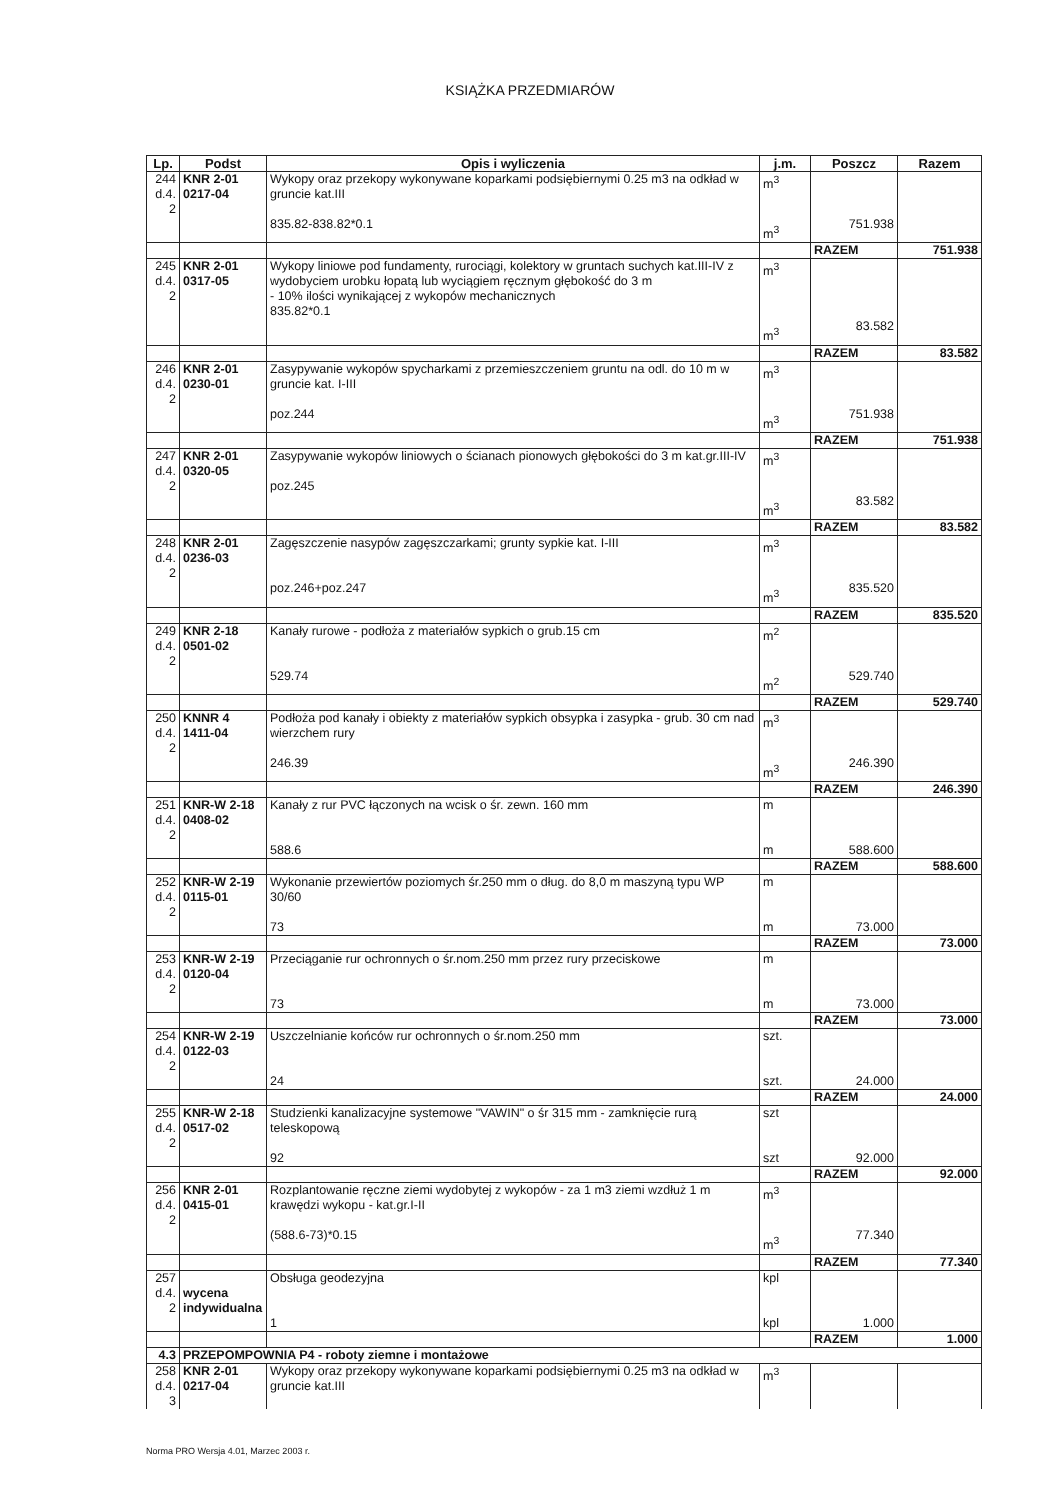KSIĄŻKA PRZEDMIARÓW
| Lp. | Podst | Opis i wyliczenia | j.m. | Poszcz | Razem |
| --- | --- | --- | --- | --- | --- |
| 244 d.4. 2 | KNR 2-01 0217-04 | Wykopy oraz przekopy wykonywane koparkami podsiębiernymi 0.25 m3 na odkład w gruncie kat.III 835.82-838.82*0.1 | m<sup>3</sup> m<sup>3</sup> | 751.938 | |
| | | | | RAZEM | 751.938 |
| 245 d.4. 2 | KNR 2-01 0317-05 | Wykopy liniowe pod fundamenty, rurociągi, kolektory w gruntach suchych kat.III-IV z wydobyciem urobku łopatą lub wyciągiem ręcznym głębokość do 3 m - 10% ilości wynikającej z wykopów mechanicznych 835.82*0.1 | m<sup>3</sup> m<sup>3</sup> | 83.582 | |
| | | | | RAZEM | 83.582 |
| 246 d.4. 2 | KNR 2-01 0230-01 | Zasypywanie wykopów spycharkami z przemieszczeniem gruntu na odl. do 10 m w gruncie kat. I-III poz.244 | m<sup>3</sup> m<sup>3</sup> | 751.938 | |
| | | | | RAZEM | 751.938 |
| 247 d.4. 2 | KNR 2-01 0320-05 | Zasypywanie wykopów liniowych o ścianach pionowych głębokości do 3 m kat.gr.III-IV poz.245 | m<sup>3</sup> m<sup>3</sup> | 83.582 | |
| | | | | RAZEM | 83.582 |
| 248 d.4. 2 | KNR 2-01 0236-03 | Zagęszczenie nasypów zagęszczarkami; grunty sypkie kat. I-III poz.246+poz.247 | m<sup>3</sup> m<sup>3</sup> | 835.520 | |
| | | | | RAZEM | 835.520 |
| 249 d.4. 2 | KNR 2-18 0501-02 | Kanały rurowe - podłoża z materiałów sypkich o grub.15 cm 529.74 | m<sup>2</sup> m<sup>2</sup> | 529.740 | |
| | | | | RAZEM | 529.740 |
| 250 d.4. 2 | KNNR 4 1411-04 | Podłoża pod kanały i obiekty z materiałów sypkich obsypka i zasypka - grub. 30 cm nad wierzchem rury 246.39 | m<sup>3</sup> m<sup>3</sup> | 246.390 | |
| | | | | RAZEM | 246.390 |
| 251 d.4. 2 | KNR-W 2-18 0408-02 | Kanały z rur PVC łączonych na wcisk o śr. zewn. 160 mm 588.6 | m m | 588.600 | |
| | | | | RAZEM | 588.600 |
| 252 d.4. 2 | KNR-W 2-19 0115-01 | Wykonanie przewiertów poziomych śr.250 mm o dług. do 8,0 m maszyną typu WP 30/60 73 | m m | 73.000 | |
| | | | | RAZEM | 73.000 |
| 253 d.4. 2 | KNR-W 2-19 0120-04 | Przeciąganie rur ochronnych o śr.nom.250 mm przez rury przeciskowe 73 | m m | 73.000 | |
| | | | | RAZEM | 73.000 |
| 254 d.4. 2 | KNR-W 2-19 0122-03 | Uszczelnianie końców rur ochronnych o śr.nom.250 mm 24 | szt. szt. | 24.000 | |
| | | | | RAZEM | 24.000 |
| 255 d.4. 2 | KNR-W 2-18 0517-02 | Studzienki kanalizacyjne systemowe "VAWIN" o śr 315 mm - zamknięcie rurą teleskopową 92 | szt szt | 92.000 | |
| | | | | RAZEM | 92.000 |
| 256 d.4. 2 | KNR 2-01 0415-01 | Rozplantowanie ręczne ziemi wydobytej z wykopów - za 1 m3 ziemi wzdłuż 1 m krawędzi wykopu - kat.gr.I-II (588.6-73)*0.15 | m<sup>3</sup> m<sup>3</sup> | 77.340 | |
| | | | | RAZEM | 77.340 |
| 257 d.4. 2 | wycena indywidualna | Obsługa geodezyjna 1 | kpl kpl | 1.000 | |
| | | | | RAZEM | 1.000 |
| 4.3 | PRZEPOMPOWNIA P4 - roboty ziemne i montażowe | | | | |
| 258 d.4. 3 | KNR 2-01 0217-04 | Wykopy oraz przekopy wykonywane koparkami podsiębiernymi 0.25 m3 na odkład w gruncie kat.III | m<sup>3</sup> | | |
Norma PRO Wersja 4.01, Marzec 2003 r.